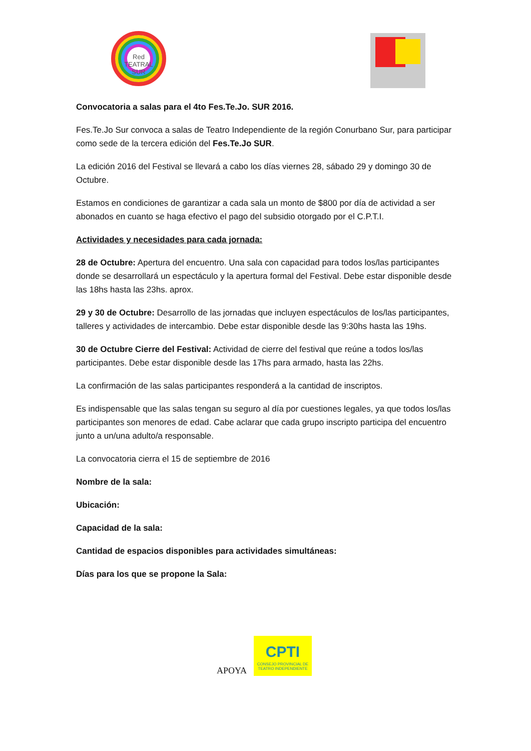Red
TEATRAL
SUR
Convocatoria a salas para el 4to Fes.Te.Jo. SUR 2016.
Fes.Te.Jo Sur convoca a salas de Teatro Independiente de la región Conurbano Sur, para participar como sede de la tercera edición del Fes.Te.Jo SUR.
La edición 2016 del Festival se llevará a cabo los días viernes 28, sábado 29 y domingo 30 de Octubre.
Estamos en condiciones de garantizar a cada sala un monto de $800 por día de actividad a ser abonados en cuanto se haga efectivo el pago del subsidio otorgado por el C.P.T.I.
Actividades y necesidades para cada jornada:
28 de Octubre: Apertura del encuentro. Una sala con capacidad para todos los/las participantes donde se desarrollará un espectáculo y la apertura formal del Festival. Debe estar disponible desde las 18hs hasta las 23hs. aprox.
29 y 30 de Octubre: Desarrollo de las jornadas que incluyen espectáculos de los/las participantes, talleres y actividades de intercambio. Debe estar disponible desde las 9:30hs hasta las 19hs.
30 de Octubre Cierre del Festival: Actividad de cierre del festival que reúne a todos los/las participantes. Debe estar disponible desde las 17hs para armado, hasta las 22hs.
La confirmación de las salas participantes responderá a la cantidad de inscriptos.
Es indispensable que las salas tengan su seguro al día por cuestiones legales, ya que todos los/las participantes son menores de edad. Cabe aclarar que cada grupo inscripto participa del encuentro junto a un/una adulto/a responsable.
La convocatoria cierra el 15 de septiembre de 2016
Nombre de la sala:
Ubicación:
Capacidad de la sala:
Cantidad de espacios disponibles para actividades simultáneas:
Días para los que se propone la Sala:
APOYA
CPTI
CONSEJO PROVINCIAL DE TEATRO INDEPENDIENTE